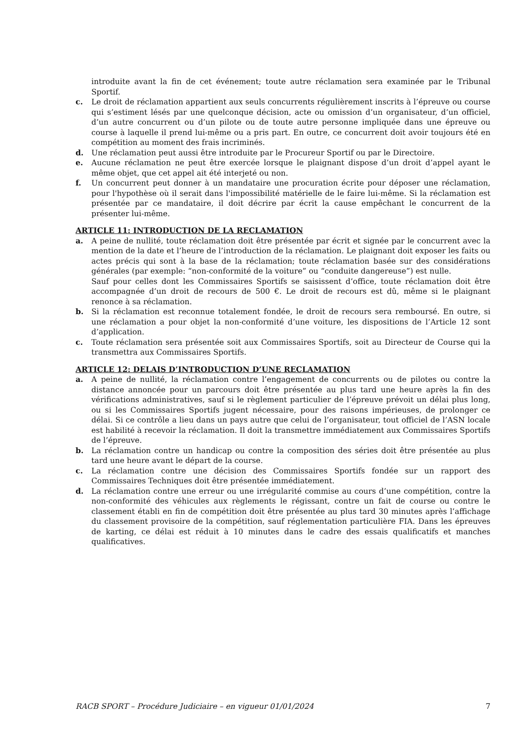introduite avant la fin de cet événement; toute autre réclamation sera examinée par le Tribunal Sportif.
c. Le droit de réclamation appartient aux seuls concurrents régulièrement inscrits à l’épreuve ou course qui s’estiment lésés par une quelconque décision, acte ou omission d’un organisateur, d’un officiel, d’un autre concurrent ou d’un pilote ou de toute autre personne impliquée dans une épreuve ou course à laquelle il prend lui-même ou a pris part. En outre, ce concurrent doit avoir toujours été en compétition au moment des frais incriminés.
d. Une réclamation peut aussi être introduite par le Procureur Sportif ou par le Directoire.
e. Aucune réclamation ne peut être exercée lorsque le plaignant dispose d’un droit d’appel ayant le même objet, que cet appel ait été interjeté ou non.
f. Un concurrent peut donner à un mandataire une procuration écrite pour déposer une réclamation, pour l'hypothèse où il serait dans l'impossibilité matérielle de le faire lui-même. Si la réclamation est présentée par ce mandataire, il doit décrire par écrit la cause empêchant le concurrent de la présenter lui-même.
ARTICLE 11: INTRODUCTION DE LA RECLAMATION
a. A peine de nullité, toute réclamation doit être présentée par écrit et signée par le concurrent avec la mention de la date et l’heure de l’introduction de la réclamation. Le plaignant doit exposer les faits ou actes précis qui sont à la base de la réclamation; toute réclamation basée sur des considérations générales (par exemple: “non-conformité de la voiture” ou “conduite dangereuse”) est nulle.
Sauf pour celles dont les Commissaires Sportifs se saisissent d’office, toute réclamation doit être accompagnée d’un droit de recours de 500 €. Le droit de recours est dû, même si le plaignant renonce à sa réclamation.
b. Si la réclamation est reconnue totalement fondée, le droit de recours sera remboursé. En outre, si une réclamation a pour objet la non-conformité d’une voiture, les dispositions de l’Article 12 sont d’application.
c. Toute réclamation sera présentée soit aux Commissaires Sportifs, soit au Directeur de Course qui la transmettra aux Commissaires Sportifs.
ARTICLE 12: DELAIS D’INTRODUCTION D’UNE RECLAMATION
a. A peine de nullité, la réclamation contre l’engagement de concurrents ou de pilotes ou contre la distance annoncée pour un parcours doit être présentée au plus tard une heure après la fin des vérifications administratives, sauf si le règlement particulier de l’épreuve prévoit un délai plus long, ou si les Commissaires Sportifs jugent nécessaire, pour des raisons impérieuses, de prolonger ce délai. Si ce contrôle a lieu dans un pays autre que celui de l’organisateur, tout officiel de l’ASN locale est habilité à recevoir la réclamation. Il doit la transmettre immédiatement aux Commissaires Sportifs de l’épreuve.
b. La réclamation contre un handicap ou contre la composition des séries doit être présentée au plus tard une heure avant le départ de la course.
c. La réclamation contre une décision des Commissaires Sportifs fondée sur un rapport des Commissaires Techniques doit être présentée immédiatement.
d. La réclamation contre une erreur ou une irrégularité commise au cours d’une compétition, contre la non-conformité des véhicules aux règlements le régissant, contre un fait de course ou contre le classement établi en fin de compétition doit être présentée au plus tard 30 minutes après l’affichage du classement provisoire de la compétition, sauf réglementation particulière FIA. Dans les épreuves de karting, ce délai est réduit à 10 minutes dans le cadre des essais qualificatifs et manches qualificatives.
RACB SPORT – Procédure Judiciaire – en vigueur 01/01/2024 7